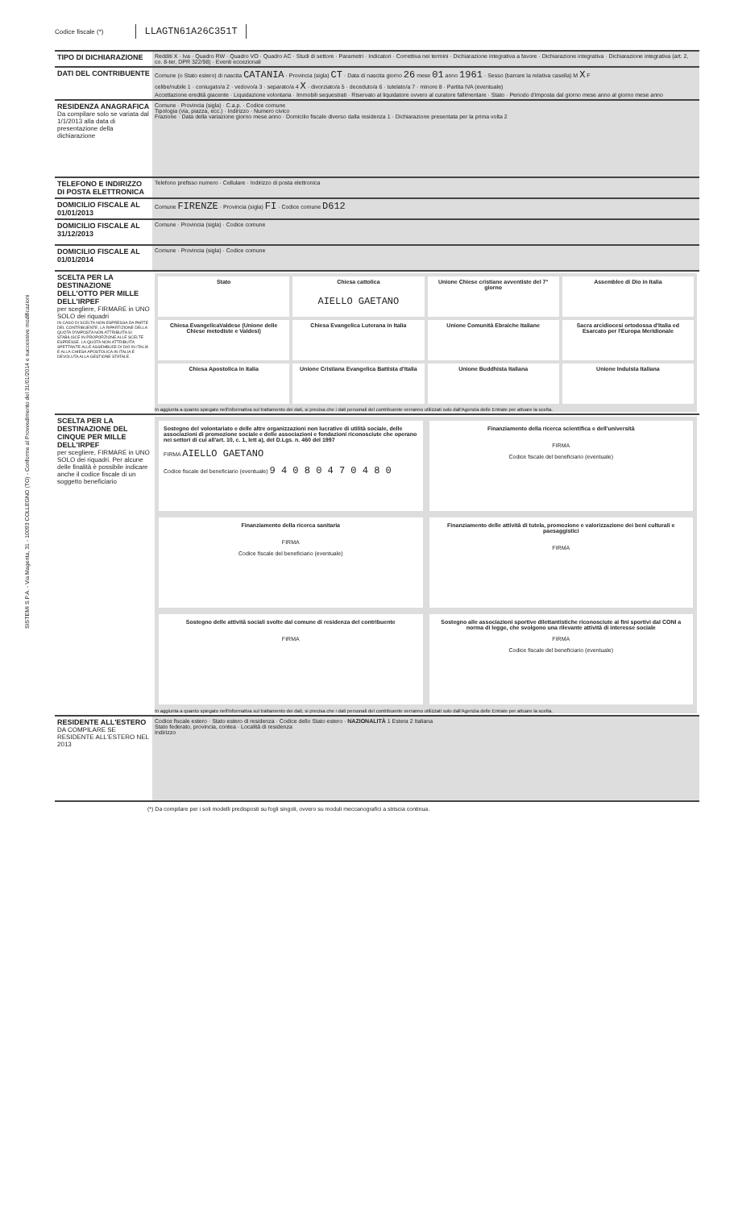SISTEMI S.P.A. - Via Magenta, 31 - 10093 COLLEGNO (TO) - Conforme al Provvedimento del 31/01/2014 e successive modificazioni
Codice fiscale (*) LLAGTN61A26C351T
| TIPO DI DICHIARAZIONE | Redditi X · Iva · Quadro RW · Quadro VO · Quadro AC · Studi di settore · Parametri · Indicatori · Correttiva nei termini · Dichiarazione integrativa a favore · Dichiarazione integrativa · Dichiarazione integrativa (art. 2, co. 8-ter, DPR 322/98) · Eventi eccezionali |
| DATI DEL CONTRIBUENTE | Comune (o Stato estero) di nascita CATANIA · Provincia (sigla) CT · Data di nascita giorno 26 mese 01 anno 1961 · Sesso (barrare la relativa casella) M X F celibe/nubile 1 · coniugato/a 2 · vedovo/a 3 · separato/a 4 X · divorziato/a 5 · deceduto/a 6 · tutelato/a 7 · minore 8 · Partita IVA (eventuale) Accettazione eredità giacente · Liquidazione volontaria · Immobili sequestrati · Riservato al liquidatore ovvero al curatore fallimentare · Stato · Periodo d'imposta dal giorno mese anno al giorno mese anno |
| RESIDENZA ANAGRAFICA Da compilare solo se variata dal 1/1/2013 alla data di presentazione della dichiarazione | Comune · Provincia (sigla) · C.a.p. · Codice comune Tipologia (via, piazza, ecc.) · Indirizzo · Numero civico Frazione · Data della variazione giorno mese anno · Domicilio fiscale diverso dalla residenza 1 · Dichiarazione presentata per la prima volta 2 |
| TELEFONO E INDIRIZZO DI POSTA ELETTRONICA | Telefono prefisso numero · Cellulare · Indirizzo di posta elettronica |
| DOMICILIO FISCALE AL 01/01/2013 | Comune FIRENZE · Provincia (sigla) FI · Codice comune D612 |
| DOMICILIO FISCALE AL 31/12/2013 | Comune · Provincia (sigla) · Codice comune |
| DOMICILIO FISCALE AL 01/01/2014 | Comune · Provincia (sigla) · Codice comune |
| SCELTA PER LA DESTINAZIONE DELL'OTTO PER MILLE DELL'IRPEF per scegliere, FIRMARE in UNO SOLO dei riquadri IN CASO DI SCELTA NON ESPRESSA DA PARTE DEL CONTRIBUENTE, LA RIPARTIZIONE DELLA QUOTA D'IMPOSTA NON ATTRIBUITA SI STABILISCE IN PROPORZIONE ALLE SCELTE ESPRESSE. LA QUOTA NON ATTRIBUITA SPETTANTE ALLE ASSEMBLEE DI DIO IN ITALIA E ALLA CHIESA APOSTOLICA IN ITALIA È DEVOLUTA ALLA GESTIONE STATALE. | Stato Chiesa cattolica AIELLO GAETANO Unione Chiese cristiane avventiste del 7° giorno Assemblee di Dio in Italia Chiesa EvangelicaValdese (Unione delle Chiese metodiste e Valdesi) Chiesa Evangelica Luterana in Italia Unione Comunità Ebraiche Italiane Sacra arcidiocesi ortodossa d'Italia ed Esarcato per l'Europa Meridionale Chiesa Apostolica in Italia Unione Cristiana Evangelica Battista d'Italia Unione Buddhista Italiana Unione Induista Italiana In aggiunta a quanto spiegato nell'informativa sul trattamento dei dati, si precisa che i dati personali del contribuente verranno utilizzati solo dall'Agenzia delle Entrate per attuare la scelta. |
| SCELTA PER LA DESTINAZIONE DEL CINQUE PER MILLE DELL'IRPEF per scegliere, FIRMARE in UNO SOLO dei riquadri. Per alcune delle finalità è possibile indicare anche il codice fiscale di un soggetto beneficiario | Sostegno del volontariato e delle altre organizzazioni non lucrative di utilità sociale, delle associazioni di promozione sociale e delle associazioni e fondazioni riconosciute che operano nei settori di cui all'art. 10, c. 1, lett a), del D.Lgs. n. 460 del 1997 FIRMA AIELLO GAETANO Codice fiscale del beneficiario (eventuale) 9 4 0 8 0 4 7 0 4 8 0 Finanziamento della ricerca scientifica e dell'università FIRMA Codice fiscale del beneficiario (eventuale) Finanziamento della ricerca sanitaria FIRMA Codice fiscale del beneficiario (eventuale) Finanziamento delle attività di tutela, promozione e valorizzazione dei beni culturali e paesaggistici FIRMA Sostegno delle attività sociali svolte dal comune di residenza del contribuente FIRMA Sostegno alle associazioni sportive dilettantistiche riconosciute ai fini sportivi dal CONI a norma di legge, che svolgono una rilevante attività di interesse sociale FIRMA Codice fiscale del beneficiario (eventuale) In aggiunta a quanto spiegato nell'informativa sul trattamento dei dati, si precisa che i dati personali del contribuente verranno utilizzati solo dall'Agenzia delle Entrate per attuare la scelta. |
| RESIDENTE ALL'ESTERO DA COMPILARE SE RESIDENTE ALL'ESTERO NEL 2013 | Codice fiscale estero · Stato estero di residenza · Codice dello Stato estero · NAZIONALITÀ 1 Estera 2 Italiana Stato federato, provincia, contea · Località di residenza Indirizzo |
(*) Da compilare per i soli modelli predisposti su fogli singoli, ovvero su moduli meccanografici a striscia continua.